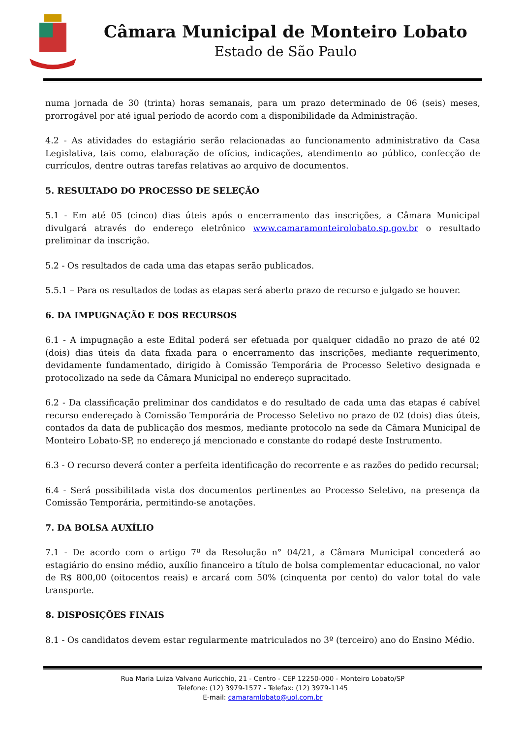Câmara Municipal de Monteiro Lobato
Estado de São Paulo
numa jornada de 30 (trinta) horas semanais, para um prazo determinado de 06 (seis) meses, prorrogável por até igual período de acordo com a disponibilidade da Administração.
4.2 - As atividades do estagiário serão relacionadas ao funcionamento administrativo da Casa Legislativa, tais como, elaboração de ofícios, indicações, atendimento ao público, confecção de currículos, dentre outras tarefas relativas ao arquivo de documentos.
5. RESULTADO DO PROCESSO DE SELEÇÃO
5.1 - Em até 05 (cinco) dias úteis após o encerramento das inscrições, a Câmara Municipal divulgará através do endereço eletrônico www.camaramonteirolobato.sp.gov.br o resultado preliminar da inscrição.
5.2 - Os resultados de cada uma das etapas serão publicados.
5.5.1 – Para os resultados de todas as etapas será aberto prazo de recurso e julgado se houver.
6. DA IMPUGNAÇÃO E DOS RECURSOS
6.1 - A impugnação a este Edital poderá ser efetuada por qualquer cidadão no prazo de até 02 (dois) dias úteis da data fixada para o encerramento das inscrições, mediante requerimento, devidamente fundamentado, dirigido à Comissão Temporária de Processo Seletivo designada e protocolizado na sede da Câmara Municipal no endereço supracitado.
6.2 - Da classificação preliminar dos candidatos e do resultado de cada uma das etapas é cabível recurso endereçado à Comissão Temporária de Processo Seletivo no prazo de 02 (dois) dias úteis, contados da data de publicação dos mesmos, mediante protocolo na sede da Câmara Municipal de Monteiro Lobato-SP, no endereço já mencionado e constante do rodapé deste Instrumento.
6.3 - O recurso deverá conter a perfeita identificação do recorrente e as razões do pedido recursal;
6.4 - Será possibilitada vista dos documentos pertinentes ao Processo Seletivo, na presença da Comissão Temporária, permitindo-se anotações.
7. DA BOLSA AUXÍLIO
7.1 - De acordo com o artigo 7º da Resolução n° 04/21, a Câmara Municipal concederá ao estagiário do ensino médio, auxílio financeiro a título de bolsa complementar educacional, no valor de R$ 800,00 (oitocentos reais) e arcará com 50% (cinquenta por cento) do valor total do vale transporte.
8. DISPOSIÇÕES FINAIS
8.1 - Os candidatos devem estar regularmente matriculados no 3º (terceiro) ano do Ensino Médio.
Rua Maria Luiza Valvano Auricchio, 21 - Centro - CEP 12250-000 - Monteiro Lobato/SP
Telefone: (12) 3979-1577 - Telefax: (12) 3979-1145
E-mail: camaramlobato@uol.com.br